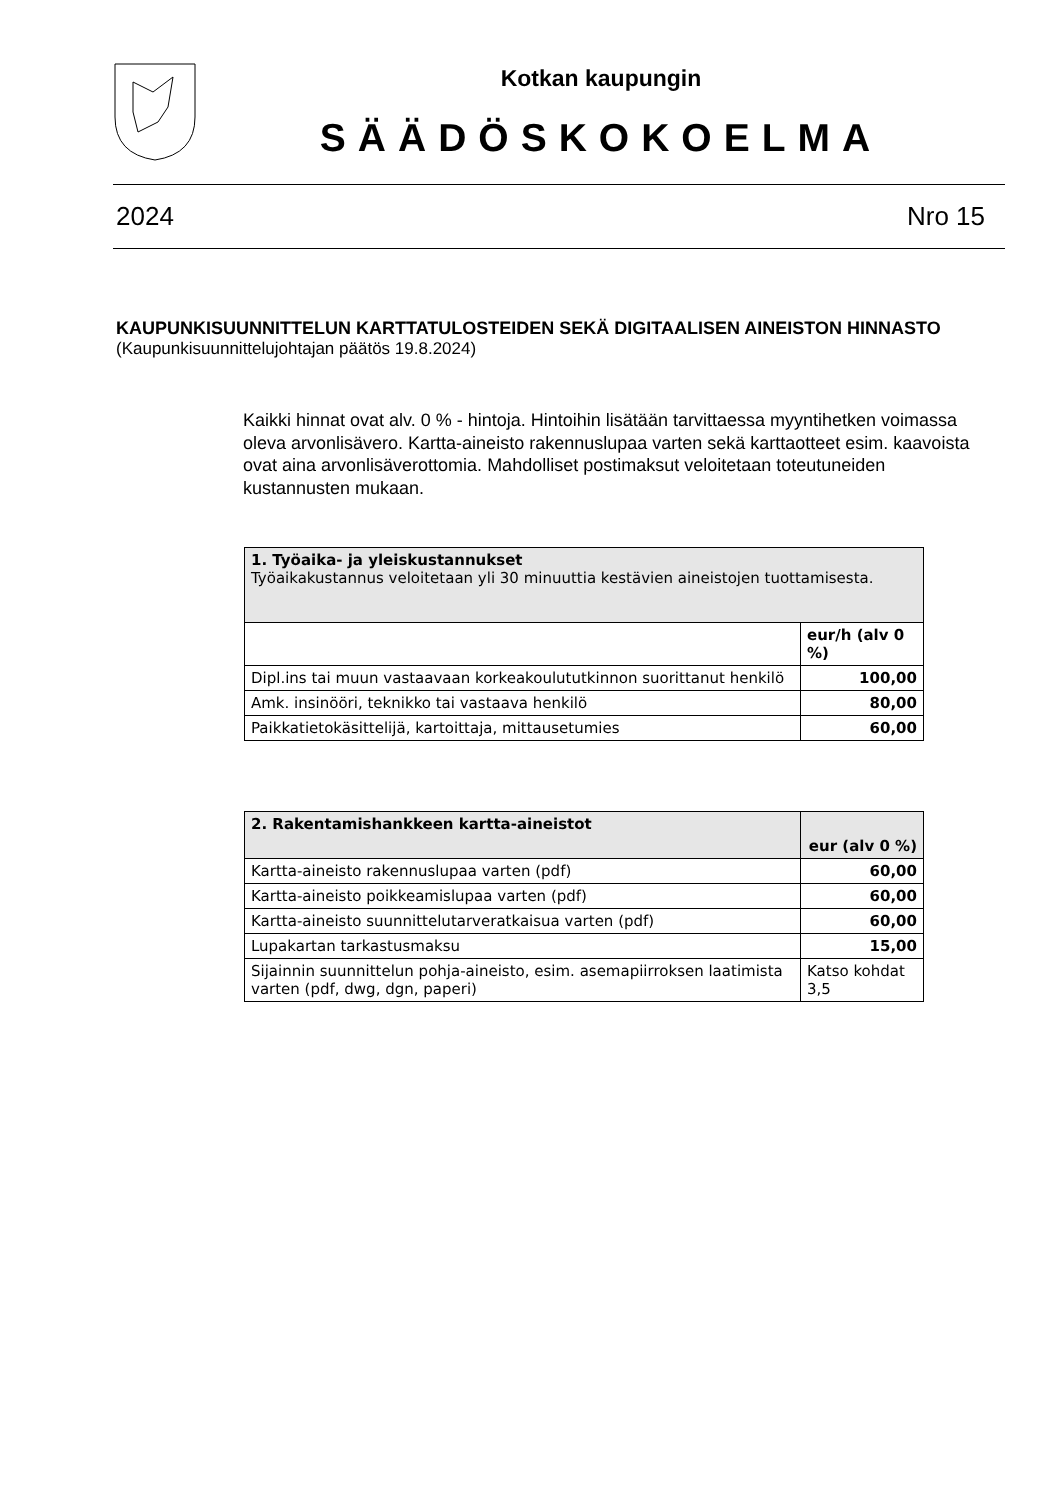Kotkan kaupungin
SÄÄDÖSKOKOELMA
2024 Nro 15
KAUPUNKISUUNNITTELUN KARTTATULOSTEIDEN SEKÄ DIGITAALISEN AINEISTON HINNASTO
(Kaupunkisuunnittelujohtajan päätös 19.8.2024)
Kaikki hinnat ovat alv. 0 % - hintoja. Hintoihin lisätään tarvittaessa myyntihetken voimassa oleva arvonlisävero. Kartta-aineisto rakennuslupaa varten sekä karttaotteet esim. kaavoista ovat aina arvonlisäverottomia. Mahdolliset postimaksut veloitetaan toteutuneiden kustannusten mukaan.
| 1. Työaika- ja yleiskustannukset Työaikakustannus veloitetaan yli 30 minuuttia kestävien aineistojen tuottamisesta. | |
| | eur/h (alv 0 %) |
| Dipl.ins tai muun vastaavaan korkeakoulututkinnon suorittanut henkilö | 100,00 |
| Amk. insinööri, teknikko tai vastaava henkilö | 80,00 |
| Paikkatietokäsittelijä, kartoittaja, mittausetumies | 60,00 |
| 2. Rakentamishankkeen kartta-aineistot | eur (alv 0 %) |
| --- | --- |
| Kartta-aineisto rakennuslupaa varten (pdf) | 60,00 |
| Kartta-aineisto poikkeamislupaa varten (pdf) | 60,00 |
| Kartta-aineisto suunnittelutarveratkaisua varten (pdf) | 60,00 |
| Lupakartan tarkastusmaksu | 15,00 |
| Sijainnin suunnittelun pohja-aineisto, esim. asemapiirroksen laatimista varten (pdf, dwg, dgn, paperi) | Katso kohdat 3,5 |